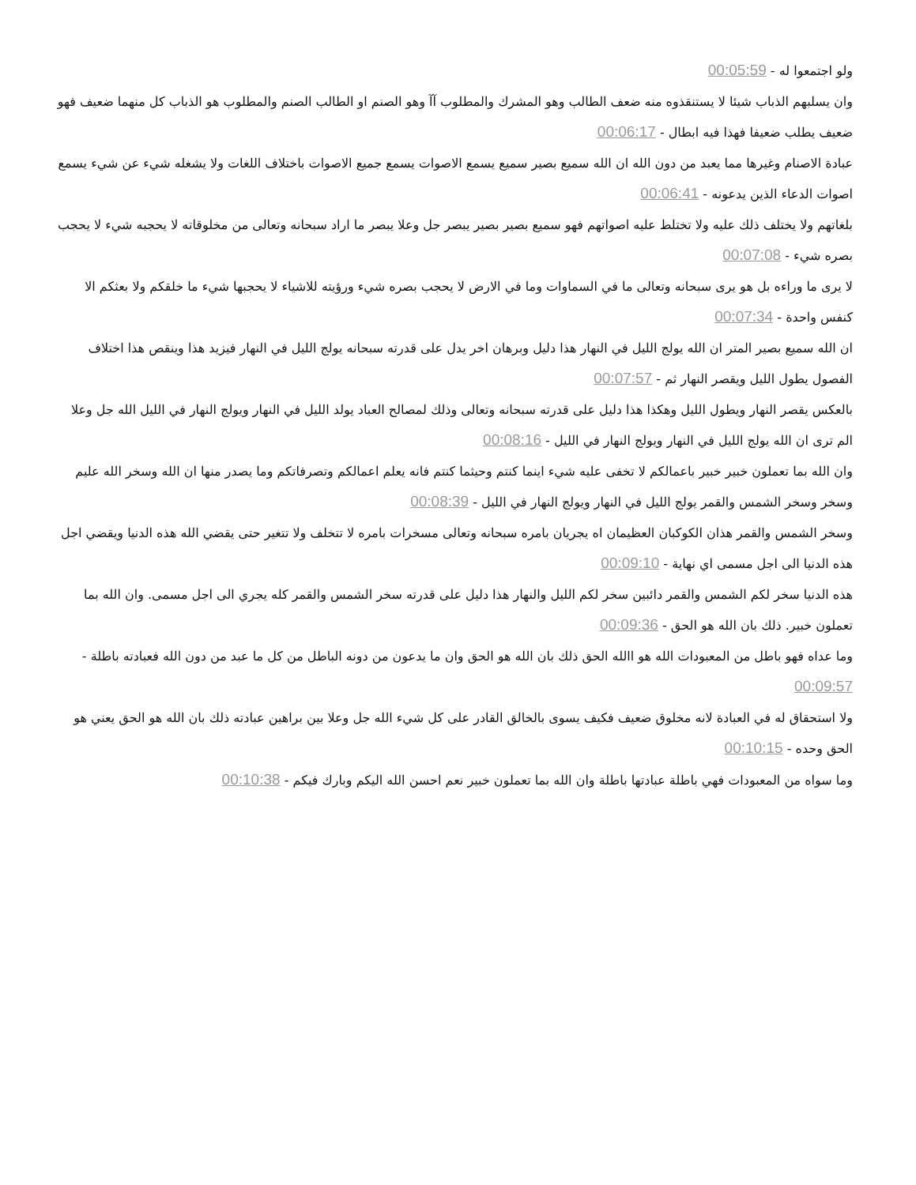ولو اجتمعوا له - 00:05:59
وان يسلبهم الذباب شيئا لا يستنقذوه منه ضعف الطالب وهو المشرك والمطلوب آآ وهو الصنم او الطالب الصنم والمطلوب هو الذباب كل منهما ضعيف فهو ضعيف يطلب ضعيفا فهذا فيه ابطال - 00:06:17
عبادة الاصنام وغيرها مما يعبد من دون الله ان الله سميع بصير سميع يسمع الاصوات يسمع جميع الاصوات باختلاف اللغات ولا يشغله شيء عن شيء يسمع اصوات الدعاء الذين يدعونه - 00:06:41
بلغاتهم ولا يختلف ذلك عليه ولا تختلط عليه اصواتهم فهو سميع بصير بصير يبصر جل وعلا يبصر ما اراد سبحانه وتعالى من مخلوقاته لا يحجبه شيء لا يحجب بصره شيء - 00:07:08
لا يرى ما وراءه بل هو يرى سبحانه وتعالى ما في السماوات وما في الارض لا يحجب بصره شيء ورؤيته للاشياء لا يحجبها شيء ما خلقكم ولا بعثكم الا كنفس واحدة - 00:07:34
ان الله سميع بصير المتر ان الله يولج الليل في النهار هذا دليل وبرهان اخر يدل على قدرته سبحانه يولج الليل في النهار فيزيد هذا وينقص هذا اختلاف الفصول يطول الليل ويقصر النهار ثم - 00:07:57
بالعكس يقصر النهار ويطول الليل وهكذا هذا دليل على قدرته سبحانه وتعالى وذلك لمصالح العباد يولد الليل في النهار ويولج النهار في الليل الله جل وعلا الم ترى ان الله يولج الليل في النهار ويولج النهار في الليل - 00:08:16
وان الله بما تعملون خبير خبير باعمالكم لا تخفى عليه شيء اينما كنتم وحيثما كنتم فانه يعلم اعمالكم وتصرفاتكم وما يصدر منها ان الله وسخر الله عليم وسخر وسخر الشمس والقمر يولج الليل في النهار ويولج النهار في الليل - 00:08:39
وسخر الشمس والقمر هذان الكوكبان العظيمان اه يجريان بامره سبحانه وتعالى مسخرات بامره لا تتخلف ولا تتغير حتى يقضي الله هذه الدنيا ويقضي اجل هذه الدنيا الى اجل مسمى اي نهاية - 00:09:10
هذه الدنيا سخر لكم الشمس والقمر دائبين سخر لكم الليل والنهار هذا دليل على قدرته سخر الشمس والقمر كله يجري الى اجل مسمى. وان الله بما تعملون خبير. ذلك بان الله هو الحق - 00:09:36
وما عداه فهو باطل من المعبودات الله هو االله الحق ذلك بان الله هو الحق وان ما يدعون من دونه الباطل من كل ما عبد من دون الله فعبادته باطلة - 00:09:57
ولا استحقاق له في العبادة لانه مخلوق ضعيف فكيف يسوى بالخالق القادر على كل شيء الله جل وعلا بين براهين عبادته ذلك بان الله هو الحق يعني هو الحق وحده - 00:10:15
وما سواه من المعبودات فهي باطلة عبادتها باطلة وان الله بما تعملون خبير نعم احسن الله اليكم وبارك فيكم - 00:10:38